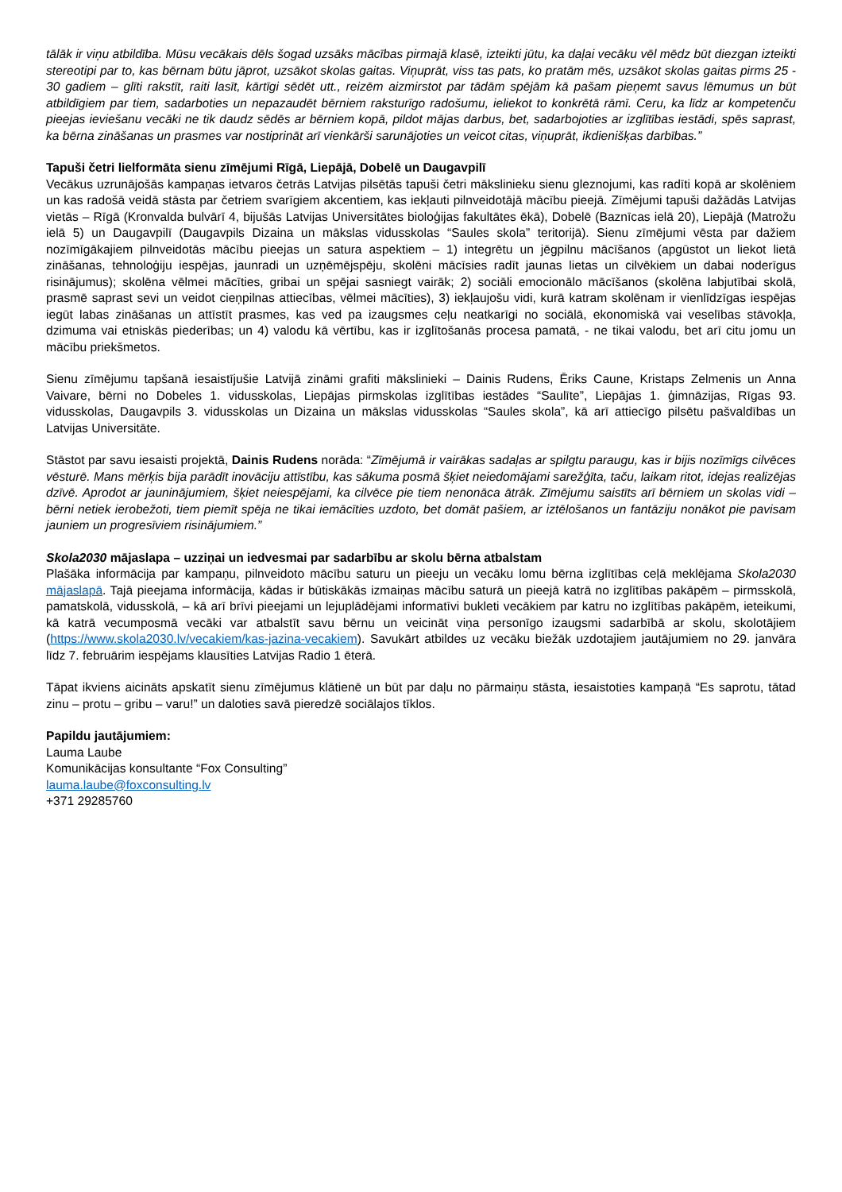tālāk ir viņu atbildība. Mūsu vecākais dēls šogad uzsāks mācības pirmajā klasē, izteikti jūtu, ka daļai vecāku vēl mēdz būt diezgan izteikti stereotipi par to, kas bērnam būtu jāprot, uzsākot skolas gaitas. Viņuprāt, viss tas pats, ko pratām mēs, uzsākot skolas gaitas pirms 25 - 30 gadiem – glīti rakstīt, raiti lasīt, kārtīgi sēdēt utt., reizēm aizmirstot par tādām spējām kā pašam pieņemt savus lēmumus un būt atbildīgiem par tiem, sadarboties un nepazaudēt bērniem raksturīgo radošumu, ieliekot to konkrētā rāmī. Ceru, ka līdz ar kompetenču pieejas ieviešanu vecāki ne tik daudz sēdēs ar bērniem kopā, pildot mājas darbus, bet, sadarbojoties ar izglītības iestādi, spēs saprast, ka bērna zināšanas un prasmes var nostiprināt arī vienkārši sarunājoties un veicot citas, viņuprāt, ikdienišķas darbības.”
Tapuši četri lielformāta sienu zīmējumi Rīgā, Liepājā, Dobelē un Daugavpilī
Vecākus uzrunājošās kampaņas ietvaros četrās Latvijas pilsētās tapuši četri mākslinieku sienu gleznojumi, kas radīti kopā ar skolēniem un kas radošā veidā stāsta par četriem svarīgiem akcentiem, kas iekļauti pilnveidotājā mācību pieejā. Zīmējumi tapuši dažādās Latvijas vietās – Rīgā (Kronvalda bulvārī 4, bijušās Latvijas Universitātes bioloģijas fakultātes ēkā), Dobelē (Baznīcas ielā 20), Liepājā (Matrožu ielā 5) un Daugavpilī (Daugavpils Dizaina un mākslas vidusskolas “Saules skola” teritorijā). Sienu zīmējumi vēsta par dažiem nozīmīgākajiem pilnveidotās mācību pieejas un satura aspektiem – 1) integrētu un jēgpilnu mācīšanos (apgūstot un liekot lietā zināšanas, tehnoloģiju iespējas, jaunradi un uzņēmējspēju, skolēni mācīsies radīt jaunas lietas un cilvēkiem un dabai noderīgus risinājumus); skolēna vēlmei mācīties, gribai un spējai sasniegt vairāk; 2) sociāli emocionālo mācīšanos (skolēna labjutībai skolā, prasmē saprast sevi un veidot cieņpilnas attiecības, vēlmei mācīties), 3) iekļaujošu vidi, kurā katram skolēnam ir vienlīdzīgas iespējas iegūt labas zināšanas un attīstīt prasmes, kas ved pa izaugsmes ceļu neatkarīgi no sociālā, ekonomiskā vai veselības stāvokļa, dzimuma vai etniskās piederības; un 4) valodu kā vērtību, kas ir izglītošanās procesa pamatā, - ne tikai valodu, bet arī citu jomu un mācību priekšmetos.
Sienu zīmējumu tapšanā iesaistījušie Latvijā zināmi grafiti mākslinieki – Dainis Rudens, Ēriks Caune, Kristaps Zelmenis un Anna Vaivare, bērni no Dobeles 1. vidusskolas, Liepājas pirmskolas izglītības iestādes “Saulīte”, Liepājas 1. ģimnāzijas, Rīgas 93. vidusskolas, Daugavpils 3. vidusskolas un Dizaina un mākslas vidusskolas “Saules skola”, kā arī attiecīgo pilsētu pašvaldības un Latvijas Universitāte.
Stāstot par savu iesaisti projektā, Dainis Rudens norāda: “Zīmējumā ir vairākas sadaļas ar spilgtu paraugu, kas ir bijis nozīmīgs cilvēces vēsturē. Mans mērķis bija parādīt inovāciju attīstību, kas sākuma posmā šķiet neiedomājami sarežģīta, taču, laikam ritot, idejas realizējas dzīvē. Aprodot ar jauninājumiem, šķiet neiespējami, ka cilvēce pie tiem nenonāca ātrāk. Zīmējumu saistīts arī bērniem un skolas vidi – bērni netiek ierobežoti, tiem piemīt spēja ne tikai iemācīties uzdoto, bet domāt pašiem, ar iztēlošanos un fantāziju nonākot pie pavisam jauniem un progresīviem risinājumiem.”
Skola2030 mājaslapa – uzziņai un iedvesmai par sadarbību ar skolu bērna atbalstam
Plašāka informācija par kampaņu, pilnveidoto mācību saturu un pieeju un vecāku lomu bērna izglītības ceļā meklējama Skola2030 mājaslapā. Tajā pieejama informācija, kādas ir būtiskākās izmaiņas mācību saturā un pieejā katrā no izglītības pakāpēm – pirmsskolā, pamatskolā, vidusskolā, – kā arī brīvi pieejami un lejuplādējami informatīvi bukleti vecākiem par katru no izglītības pakāpēm, ieteikumi, kā katrā vecumposmā vecāki var atbalstīt savu bērnu un veicināt viņa personīgo izaugsmi sadarbībā ar skolu, skolotājiem (https://www.skola2030.lv/vecakiem/kas-jazina-vecakiem). Savukārt atbildes uz vecāku biežāk uzdotajiem jautājumiem no 29. janvāra līdz 7. februārim iespējams klausīties Latvijas Radio 1 ēterā.
Tāpat ikviens aicināts apskatīt sienu zīmējumus klātienē un būt par daļu no pārmaiņu stāsta, iesaistoties kampaņā “Es saprotu, tātad zinu – protu – gribu – varu!” un daloties savā pieredzē sociālajos tīklos.
Papildu jautājumiem:
Lauma Laube
Komunikācijas konsultante “Fox Consulting”
lauma.laube@foxconsulting.lv
+371 29285760